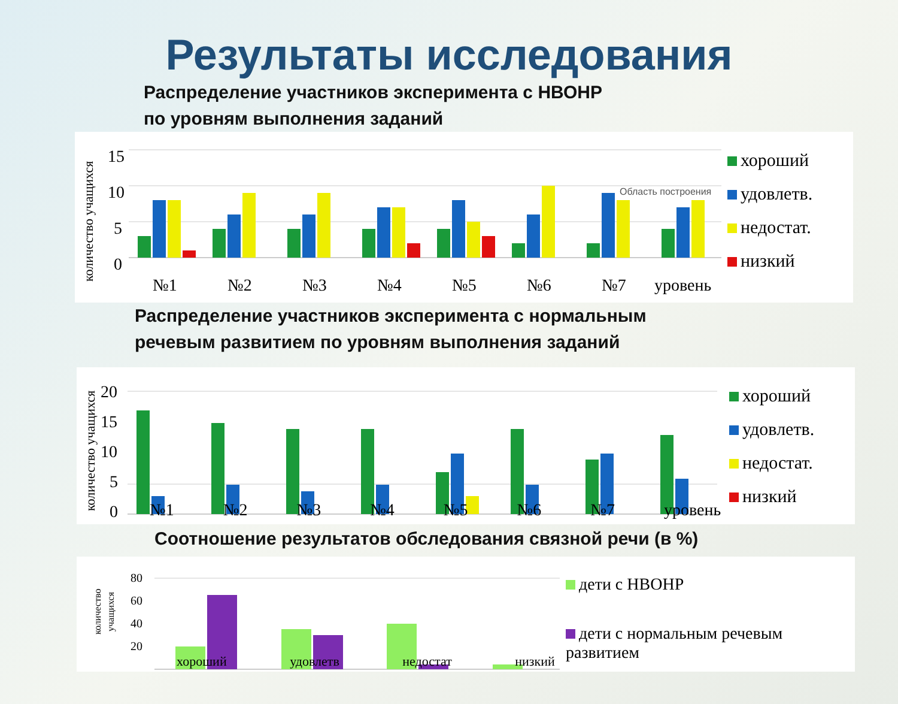Результаты исследования
Распределение участников эксперимента с НВОНР
по уровням выполнения заданий
количество учащихся
15
10
5
0
№1
№2
№3
№4
№5
№6
№7
уровень
Область построения
хороший
удовлетв.
недостат.
низкий
Распределение участников эксперимента с нормальным
речевым развитием по уровням выполнения заданий
количество учащихся
20
15
10
5
0
хороший
удовлетв.
недостат.
низкий
№1 №2 №3 №4 №5 №6 №7 уровень
Соотношение результатов обследования связной речи (в %)
количество
учащихся
80
60
40
20
дети с НВОНР
дети с нормальным речевым развитием
хороший удовлетв недостат низкий